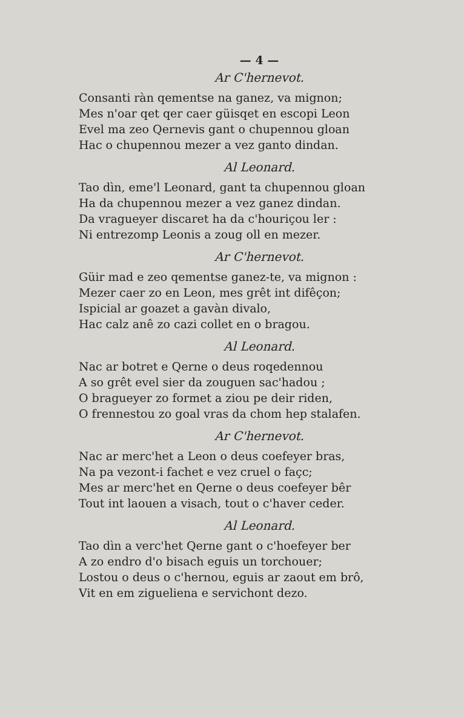— 4 —
Ar C'hernevot.
Consanti ràn qementse na ganez, va mignon;
Mes n'oar qet qer caer güisqet en escopi Leon
Evel ma zeo Qernevis gant o chupennou gloan
Hac o chupennou mezer a vez ganto dindan.
Al Leonard.
Tao dìn, eme'l Leonard, gant ta chupennou gloan
Ha da chupennou mezer a vez ganez dindan.
Da vragueyer discaret ha da c'houriçou ler :
Ni entrezomp Leonis a zoug oll en mezer.
Ar C'hernevot.
Güir mad e zeo qementse ganez-te, va mignon :
Mezer caer zo en Leon, mes grêt int difêçon;
Ispicial ar goazet a gavàn divalo,
Hac calz anê zo cazi collet en o bragou.
Al Leonard.
Nac ar botret e Qerne o deus roqedennou
A so grêt evel sier da zouguen sac'hadou ;
O bragueyer zo formet a ziou pe deir riden,
O frennestou zo goal vras da chom hep stalafen.
Ar C'hernevot.
Nac ar merc'het a Leon o deus coefeyer bras,
Na pa vezont-i fachet e vez cruel o façc;
Mes ar merc'het en Qerne o deus coefeyer bêr
Tout int laouen a visach, tout o c'haver ceder.
Al Leonard.
Tao dìn a verc'het Qerne gant o c'hoefeyer ber
A zo endro d'o bisach eguis un torchouer;
Lostou o deus o c'hernou, eguis ar zaout em brô,
Vit en em zigueliena e servichont dezo.